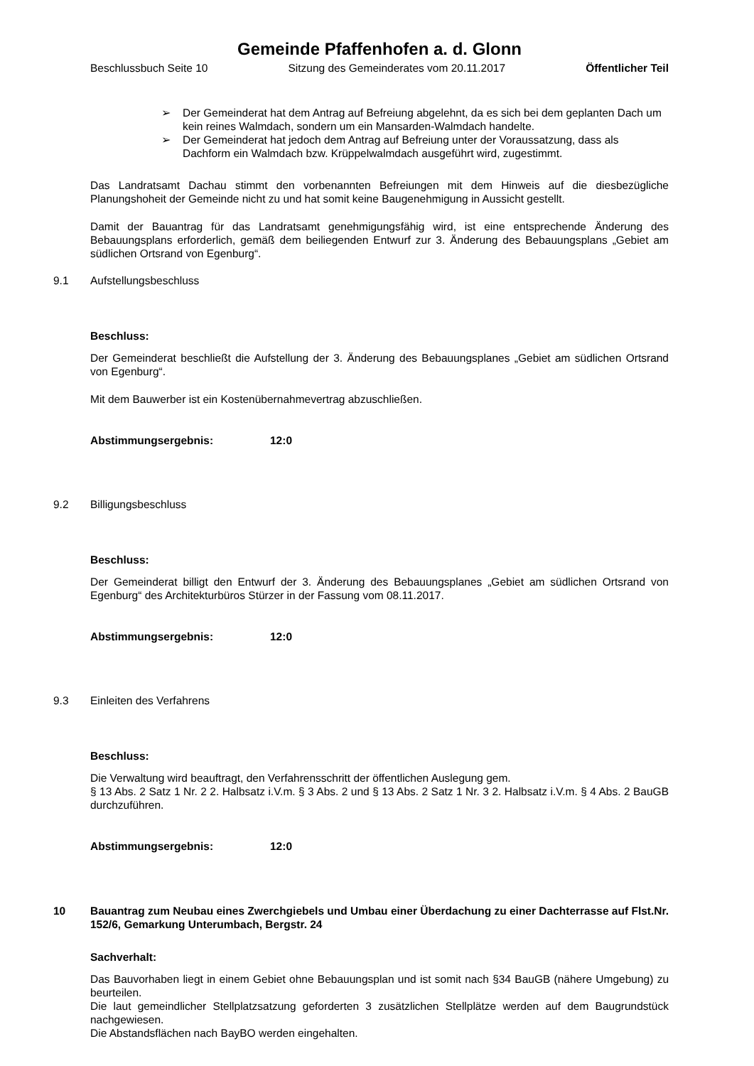Gemeinde Pfaffenhofen a. d. Glonn
Beschlussbuch Seite 10 Sitzung des Gemeinderates vom 20.11.2017 Öffentlicher Teil
➢ Der Gemeinderat hat dem Antrag auf Befreiung abgelehnt, da es sich bei dem geplanten Dach um kein reines Walmdach, sondern um ein Mansarden-Walmdach handelte.
➢ Der Gemeinderat hat jedoch dem Antrag auf Befreiung unter der Voraussatzung, dass als Dachform ein Walmdach bzw. Krüppelwalmdach ausgeführt wird, zugestimmt.
Das Landratsamt Dachau stimmt den vorbenannten Befreiungen mit dem Hinweis auf die diesbezügliche Planungshoheit der Gemeinde nicht zu und hat somit keine Baugenehmigung in Aussicht gestellt.
Damit der Bauantrag für das Landratsamt genehmigungsfähig wird, ist eine entsprechende Änderung des Bebauungsplans erforderlich, gemäß dem beiliegenden Entwurf zur 3. Änderung des Bebauungsplans „Gebiet am südlichen Ortsrand von Egenburg“.
9.1 Aufstellungsbeschluss
Beschluss:
Der Gemeinderat beschließt die Aufstellung der 3. Änderung des Bebauungsplanes „Gebiet am südlichen Ortsrand von Egenburg“.
Mit dem Bauwerber ist ein Kostenübernahmevertrag abzuschließen.
Abstimmungsergebnis: 12:0
9.2 Billigungsbeschluss
Beschluss:
Der Gemeinderat billigt den Entwurf der 3. Änderung des Bebauungsplanes „Gebiet am südlichen Ortsrand von Egenburg“ des Architekturbüros Stürzer in der Fassung vom 08.11.2017.
Abstimmungsergebnis: 12:0
9.3 Einleiten des Verfahrens
Beschluss:
Die Verwaltung wird beauftragt, den Verfahrensschritt der öffentlichen Auslegung gem.
§ 13 Abs. 2 Satz 1 Nr. 2 2. Halbsatz i.V.m. § 3 Abs. 2 und § 13 Abs. 2 Satz 1 Nr. 3 2. Halbsatz i.V.m. § 4 Abs. 2 BauGB durchzuführen.
Abstimmungsergebnis: 12:0
10 Bauantrag zum Neubau eines Zwerchgiebels und Umbau einer Überdachung zu einer Dachterrasse auf Flst.Nr. 152/6, Gemarkung Unterumbach, Bergstr. 24
Sachverhalt:
Das Bauvorhaben liegt in einem Gebiet ohne Bebauungsplan und ist somit nach §34 BauGB (nähere Umgebung) zu beurteilen.
Die laut gemeindlicher Stellplatzsatzung geforderten 3 zusätzlichen Stellplätze werden auf dem Baugrundstück nachgewiesen.
Die Abstandsflächen nach BayBO werden eingehalten.